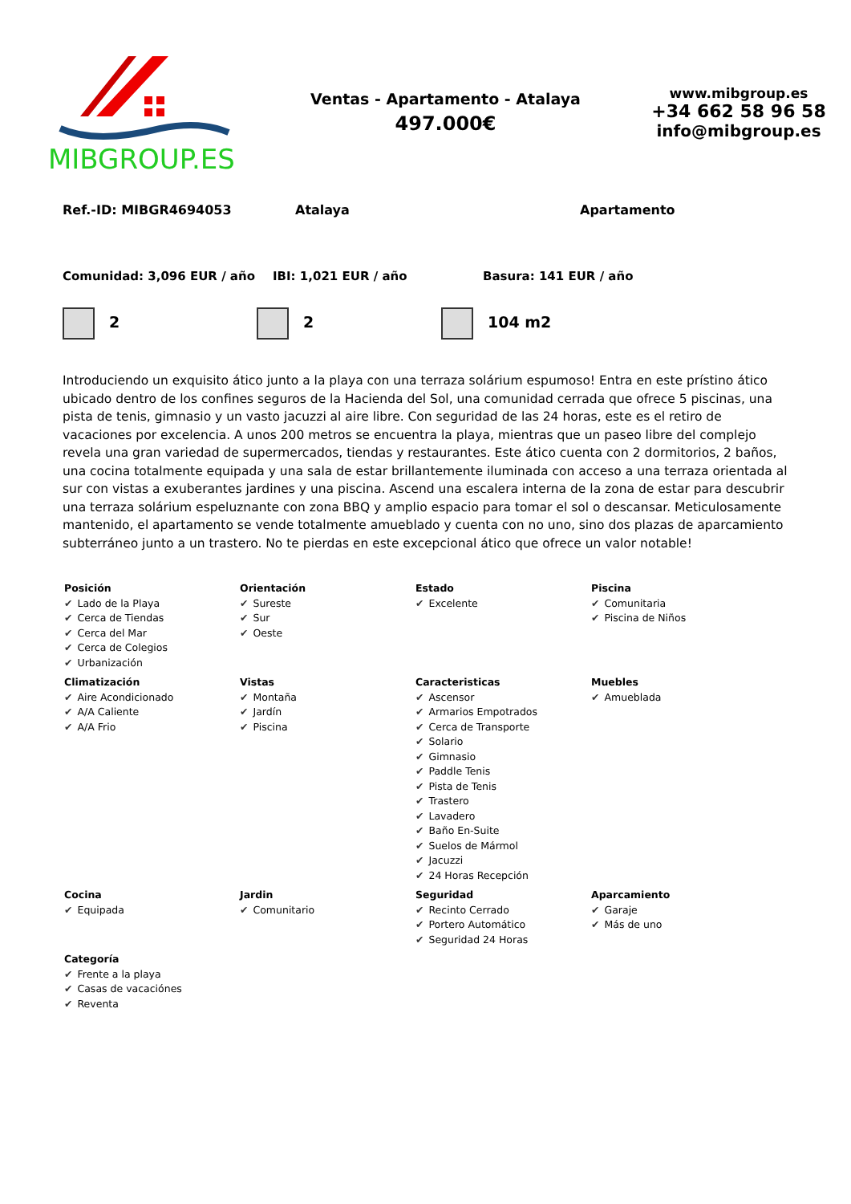MIBGROUP.ES
Ventas - Apartamento - Atalaya
497.000€
www.mibgroup.es
+34 662 58 96 58
info@mibgroup.es
Ref.-ID: MIBGR4694053 Atalaya Apartamento
Comunidad: 3,096 EUR / año IBI: 1,021 EUR / año Basura: 141 EUR / año
2 2 104 m2
Introduciendo un exquisito ático junto a la playa con una terraza solárium espumoso! Entra en este prístino ático ubicado dentro de los confines seguros de la Hacienda del Sol, una comunidad cerrada que ofrece 5 piscinas, una pista de tenis, gimnasio y un vasto jacuzzi al aire libre. Con seguridad de las 24 horas, este es el retiro de vacaciones por excelencia. A unos 200 metros se encuentra la playa, mientras que un paseo libre del complejo revela una gran variedad de supermercados, tiendas y restaurantes. Este ático cuenta con 2 dormitorios, 2 baños, una cocina totalmente equipada y una sala de estar brillantemente iluminada con acceso a una terraza orientada al sur con vistas a exuberantes jardines y una piscina. Ascend una escalera interna de la zona de estar para descubrir una terraza solárium espeluznante con zona BBQ y amplio espacio para tomar el sol o descansar. Meticulosamente mantenido, el apartamento se vende totalmente amueblado y cuenta con no uno, sino dos plazas de aparcamiento subterráneo junto a un trastero. No te pierdas en este excepcional ático que ofrece un valor notable!
| Posición ✔ Lado de la Playa ✔ Cerca de Tiendas ✔ Cerca del Mar ✔ Cerca de Colegios ✔ Urbanización | Orientación ✔ Sureste ✔ Sur ✔ Oeste | Estado ✔ Excelente | Piscina ✔ Comunitaria ✔ Piscina de Niños |
| Climatización ✔ Aire Acondicionado ✔ A/A Caliente ✔ A/A Frio | Vistas ✔ Montaña ✔ Jardín ✔ Piscina | Caracteristicas ✔ Ascensor ✔ Armarios Empotrados ✔ Cerca de Transporte ✔ Solario ✔ Gimnasio ✔ Paddle Tenis ✔ Pista de Tenis ✔ Trastero ✔ Lavadero ✔ Baño En-Suite ✔ Suelos de Mármol ✔ Jacuzzi ✔ 24 Horas Recepción | Muebles ✔ Amueblada |
| Cocina ✔ Equipada | Jardin ✔ Comunitario | Seguridad ✔ Recinto Cerrado ✔ Portero Automático ✔ Seguridad 24 Horas | Aparcamiento ✔ Garaje ✔ Más de uno |
| Categoría ✔ Frente a la playa ✔ Casas de vacaciónes ✔ Reventa | | | |